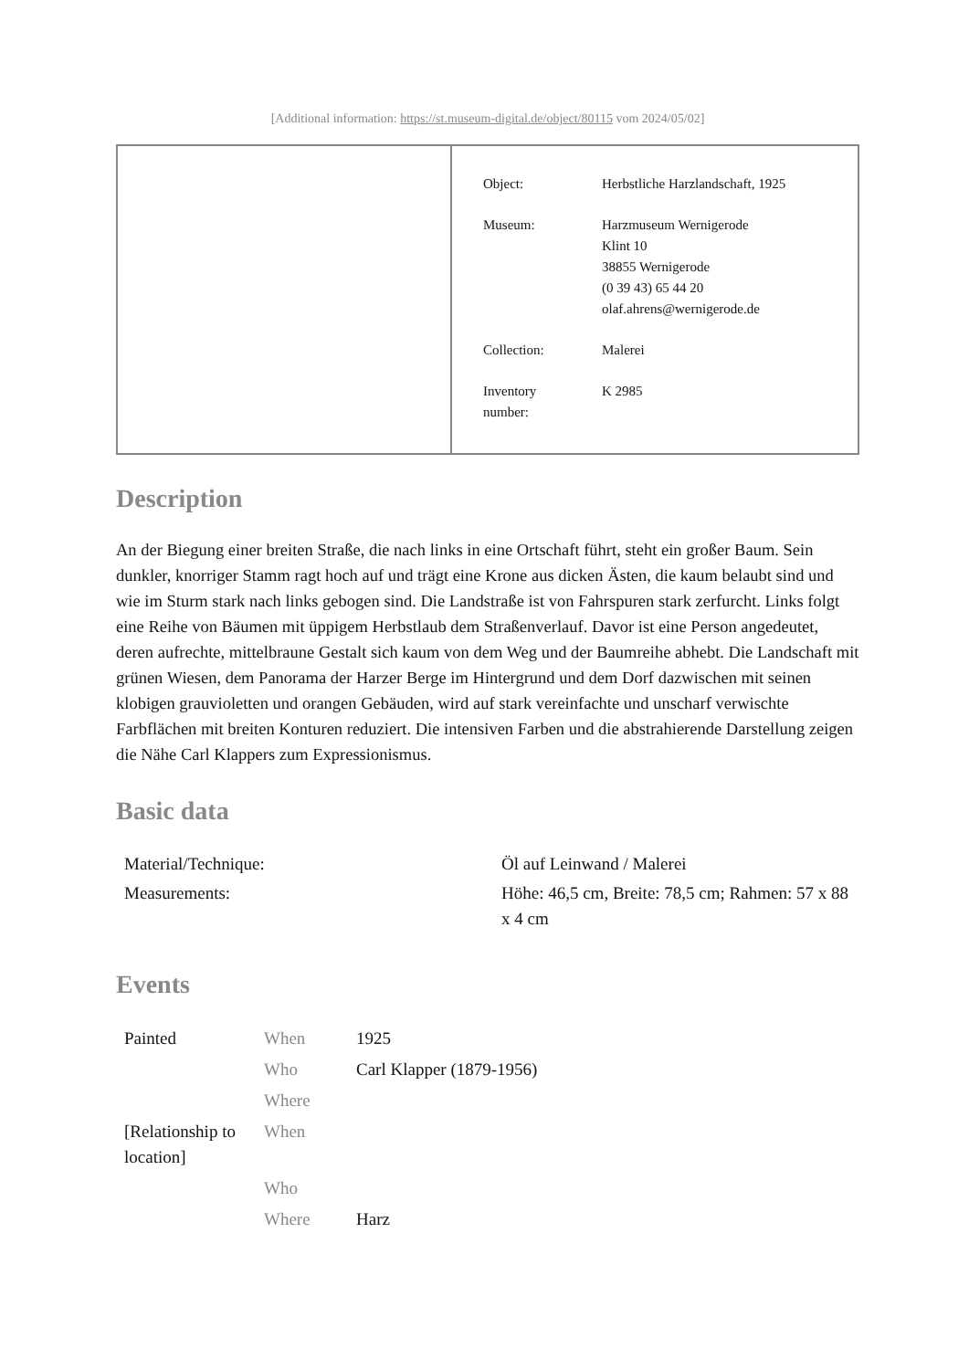[Additional information: https://st.museum-digital.de/object/80115 vom 2024/05/02]
| Object: | Herbstliche Harzlandschaft, 1925 |
| Museum: | Harzmuseum Wernigerode Klint 10 38855 Wernigerode (0 39 43) 65 44 20 olaf.ahrens@wernigerode.de |
| Collection: | Malerei |
| Inventory number: | K 2985 |
Description
An der Biegung einer breiten Straße, die nach links in eine Ortschaft führt, steht ein großer Baum. Sein dunkler, knorriger Stamm ragt hoch auf und trägt eine Krone aus dicken Ästen, die kaum belaubt sind und wie im Sturm stark nach links gebogen sind. Die Landstraße ist von Fahrspuren stark zerfurcht. Links folgt eine Reihe von Bäumen mit üppigem Herbstlaub dem Straßenverlauf. Davor ist eine Person angedeutet, deren aufrechte, mittelbraune Gestalt sich kaum von dem Weg und der Baumreihe abhebt. Die Landschaft mit grünen Wiesen, dem Panorama der Harzer Berge im Hintergrund und dem Dorf dazwischen mit seinen klobigen grauvioletten und orangen Gebäuden, wird auf stark vereinfachte und unscharf verwischte Farbflächen mit breiten Konturen reduziert. Die intensiven Farben und die abstrahierende Darstellung zeigen die Nähe Carl Klappers zum Expressionismus.
Basic data
| Material/Technique: | Öl auf Leinwand / Malerei |
| Measurements: | Höhe: 46,5 cm, Breite: 78,5 cm; Rahmen: 57 x 88 x 4 cm |
Events
| Painted | When | 1925 |
| | Who | Carl Klapper (1879-1956) |
| | Where | |
| [Relationship to location] | When | |
| | Who | |
| | Where | Harz |